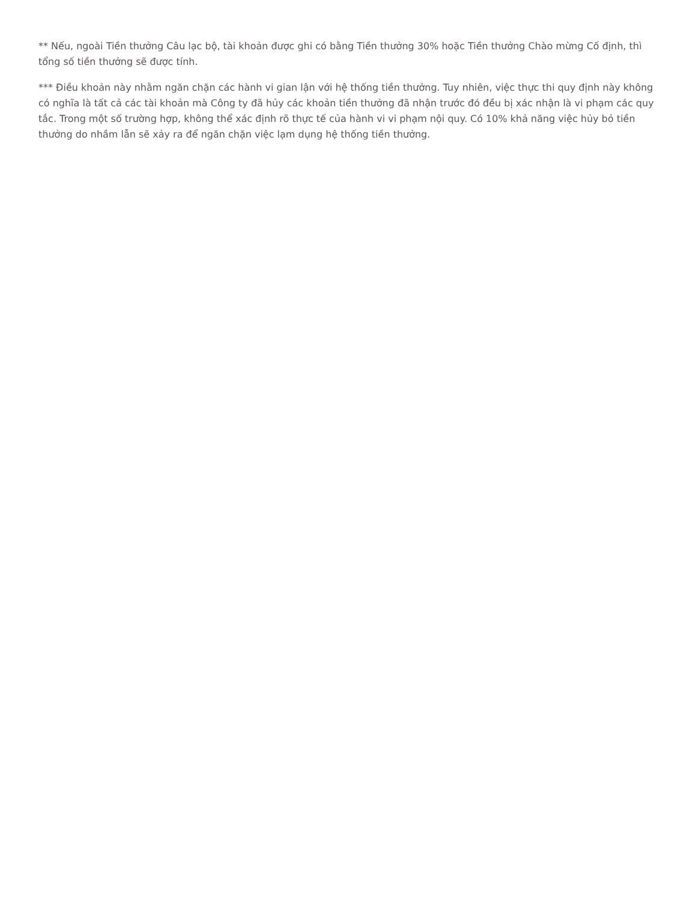** Nếu, ngoài Tiền thưởng Câu lạc bộ, tài khoản được ghi có bằng Tiền thưởng 30% hoặc Tiền thưởng Chào mừng Cố định, thì tổng số tiền thưởng sẽ được tính.
*** Điều khoản này nhằm ngăn chặn các hành vi gian lận với hệ thống tiền thưởng. Tuy nhiên, việc thực thi quy định này không có nghĩa là tất cả các tài khoản mà Công ty đã hủy các khoản tiền thưởng đã nhận trước đó đều bị xác nhận là vi phạm các quy tắc. Trong một số trường hợp, không thể xác định rõ thực tế của hành vi vi phạm nội quy. Có 10% khả năng việc hủy bỏ tiền thưởng do nhầm lẫn sẽ xảy ra để ngăn chặn việc lạm dụng hệ thống tiền thưởng.